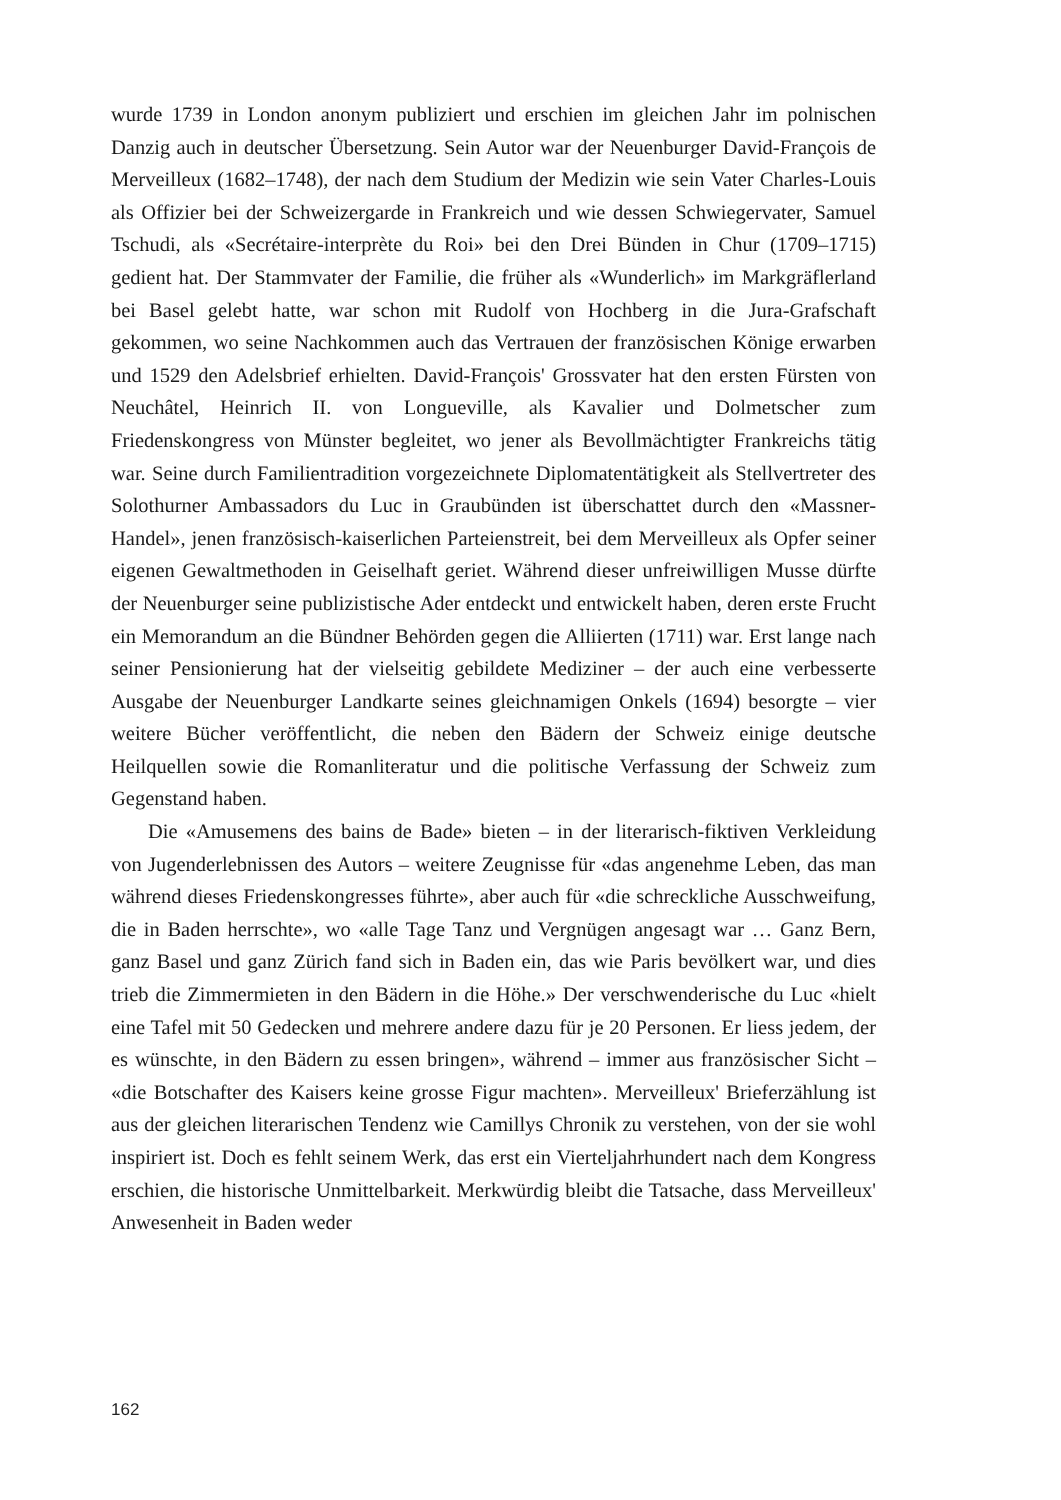wurde 1739 in London anonym publiziert und erschien im gleichen Jahr im polnischen Danzig auch in deutscher Übersetzung. Sein Autor war der Neuenburger David-François de Merveilleux (1682–1748), der nach dem Studium der Medizin wie sein Vater Charles-Louis als Offizier bei der Schweizergarde in Frankreich und wie dessen Schwiegervater, Samuel Tschudi, als «Secrétaire-interprète du Roi» bei den Drei Bünden in Chur (1709–1715) gedient hat. Der Stammvater der Familie, die früher als «Wunderlich» im Markgräflerland bei Basel gelebt hatte, war schon mit Rudolf von Hochberg in die Jura-Grafschaft gekommen, wo seine Nachkommen auch das Vertrauen der französischen Könige erwarben und 1529 den Adelsbrief erhielten. David-François' Grossvater hat den ersten Fürsten von Neuchâtel, Heinrich II. von Longueville, als Kavalier und Dolmetscher zum Friedenskongress von Münster begleitet, wo jener als Bevollmächtigter Frankreichs tätig war. Seine durch Familientradition vorgezeichnete Diplomatentätigkeit als Stellvertreter des Solothurner Ambassadors du Luc in Graubünden ist überschattet durch den «Massner-Handel», jenen französisch-kaiserlichen Parteienstreit, bei dem Merveilleux als Opfer seiner eigenen Gewaltmethoden in Geiselhaft geriet. Während dieser unfreiwilligen Musse dürfte der Neuenburger seine publizistische Ader entdeckt und entwickelt haben, deren erste Frucht ein Memorandum an die Bündner Behörden gegen die Alliierten (1711) war. Erst lange nach seiner Pensionierung hat der vielseitig gebildete Mediziner – der auch eine verbesserte Ausgabe der Neuenburger Landkarte seines gleichnamigen Onkels (1694) besorgte – vier weitere Bücher veröffentlicht, die neben den Bädern der Schweiz einige deutsche Heilquellen sowie die Romanliteratur und die politische Verfassung der Schweiz zum Gegenstand haben.
Die «Amusemens des bains de Bade» bieten – in der literarisch-fiktiven Verkleidung von Jugenderlebnissen des Autors – weitere Zeugnisse für «das angenehme Leben, das man während dieses Friedenskongresses führte», aber auch für «die schreckliche Ausschweifung, die in Baden herrschte», wo «alle Tage Tanz und Vergnügen angesagt war … Ganz Bern, ganz Basel und ganz Zürich fand sich in Baden ein, das wie Paris bevölkert war, und dies trieb die Zimmermieten in den Bädern in die Höhe.» Der verschwenderische du Luc «hielt eine Tafel mit 50 Gedecken und mehrere andere dazu für je 20 Personen. Er liess jedem, der es wünschte, in den Bädern zu essen bringen», während – immer aus französischer Sicht – «die Botschafter des Kaisers keine grosse Figur machten». Merveilleux' Brieferzählung ist aus der gleichen literarischen Tendenz wie Camillys Chronik zu verstehen, von der sie wohl inspiriert ist. Doch es fehlt seinem Werk, das erst ein Vierteljahrhundert nach dem Kongress erschien, die historische Unmittelbarkeit. Merkwürdig bleibt die Tatsache, dass Merveilleux' Anwesenheit in Baden weder
162